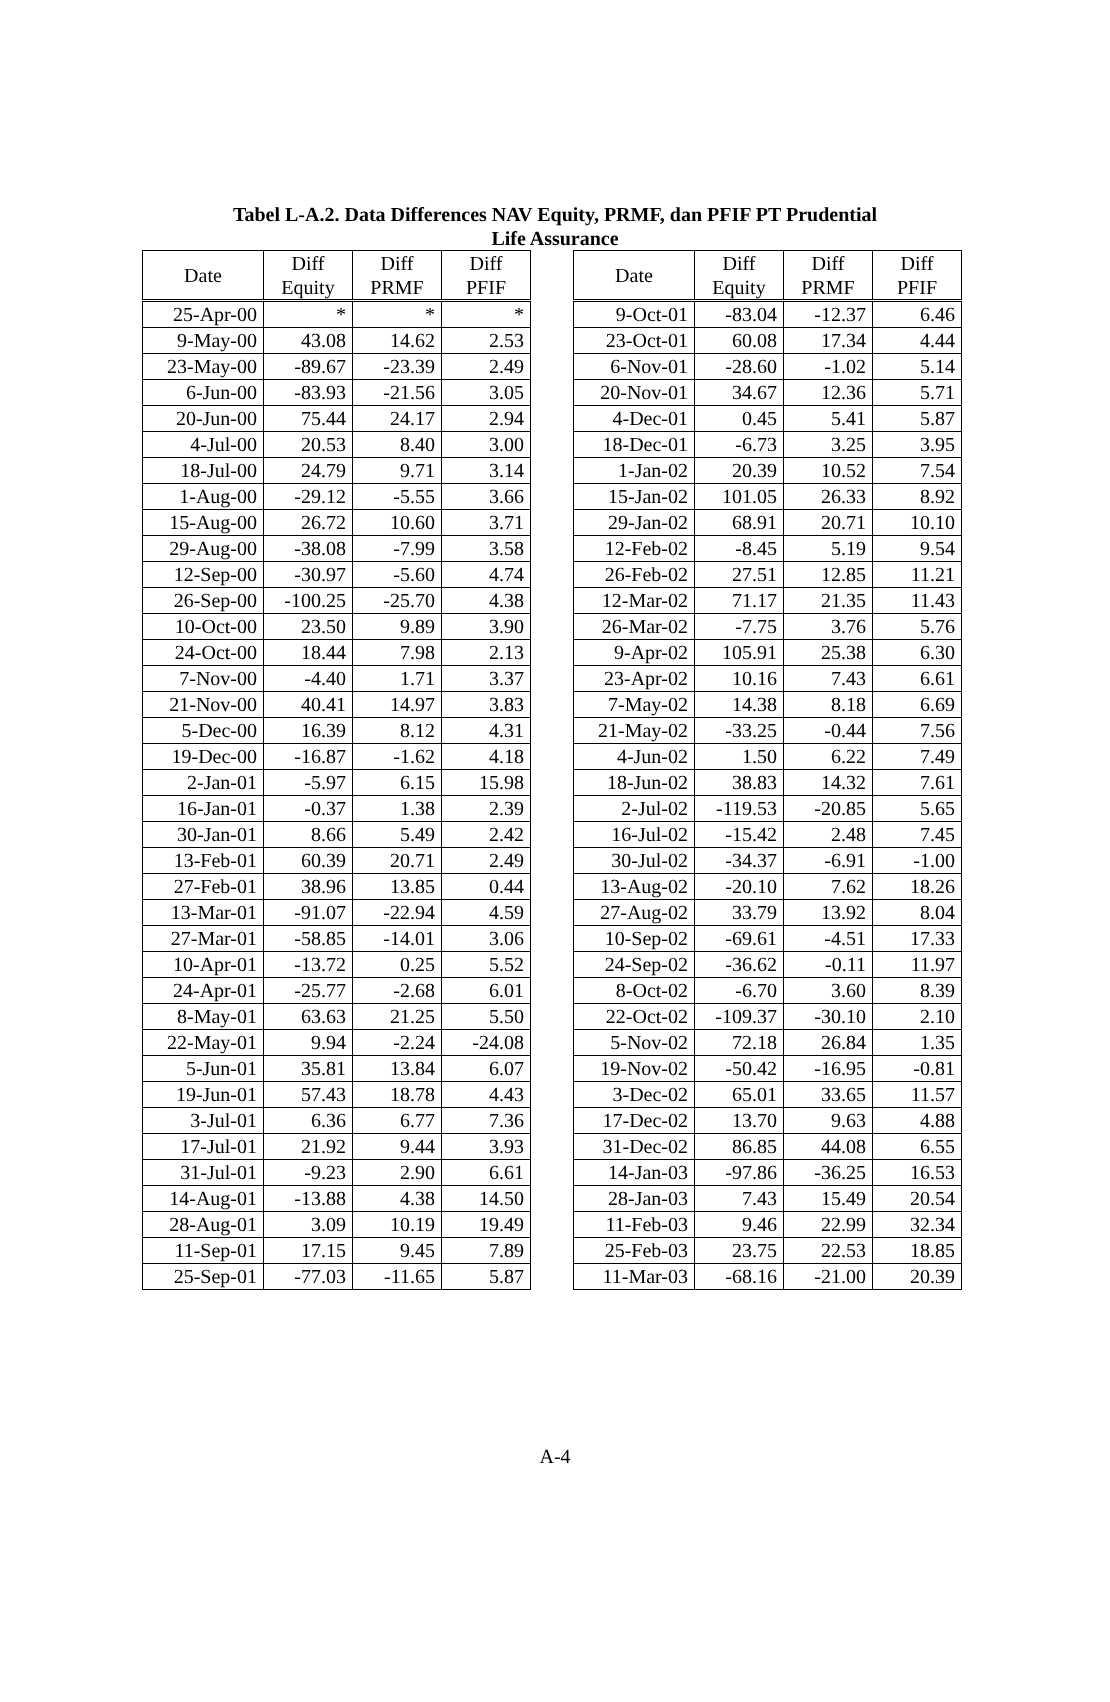Tabel L-A.2. Data Differences NAV Equity, PRMF, dan PFIF PT Prudential
Life Assurance
| Date | Diff Equity | Diff PRMF | Diff PFIF |
| --- | --- | --- | --- |
| 25-Apr-00 | * | * | * |
| 9-May-00 | 43.08 | 14.62 | 2.53 |
| 23-May-00 | -89.67 | -23.39 | 2.49 |
| 6-Jun-00 | -83.93 | -21.56 | 3.05 |
| 20-Jun-00 | 75.44 | 24.17 | 2.94 |
| 4-Jul-00 | 20.53 | 8.40 | 3.00 |
| 18-Jul-00 | 24.79 | 9.71 | 3.14 |
| 1-Aug-00 | -29.12 | -5.55 | 3.66 |
| 15-Aug-00 | 26.72 | 10.60 | 3.71 |
| 29-Aug-00 | -38.08 | -7.99 | 3.58 |
| 12-Sep-00 | -30.97 | -5.60 | 4.74 |
| 26-Sep-00 | -100.25 | -25.70 | 4.38 |
| 10-Oct-00 | 23.50 | 9.89 | 3.90 |
| 24-Oct-00 | 18.44 | 7.98 | 2.13 |
| 7-Nov-00 | -4.40 | 1.71 | 3.37 |
| 21-Nov-00 | 40.41 | 14.97 | 3.83 |
| 5-Dec-00 | 16.39 | 8.12 | 4.31 |
| 19-Dec-00 | -16.87 | -1.62 | 4.18 |
| 2-Jan-01 | -5.97 | 6.15 | 15.98 |
| 16-Jan-01 | -0.37 | 1.38 | 2.39 |
| 30-Jan-01 | 8.66 | 5.49 | 2.42 |
| 13-Feb-01 | 60.39 | 20.71 | 2.49 |
| 27-Feb-01 | 38.96 | 13.85 | 0.44 |
| 13-Mar-01 | -91.07 | -22.94 | 4.59 |
| 27-Mar-01 | -58.85 | -14.01 | 3.06 |
| 10-Apr-01 | -13.72 | 0.25 | 5.52 |
| 24-Apr-01 | -25.77 | -2.68 | 6.01 |
| 8-May-01 | 63.63 | 21.25 | 5.50 |
| 22-May-01 | 9.94 | -2.24 | -24.08 |
| 5-Jun-01 | 35.81 | 13.84 | 6.07 |
| 19-Jun-01 | 57.43 | 18.78 | 4.43 |
| 3-Jul-01 | 6.36 | 6.77 | 7.36 |
| 17-Jul-01 | 21.92 | 9.44 | 3.93 |
| 31-Jul-01 | -9.23 | 2.90 | 6.61 |
| 14-Aug-01 | -13.88 | 4.38 | 14.50 |
| 28-Aug-01 | 3.09 | 10.19 | 19.49 |
| 11-Sep-01 | 17.15 | 9.45 | 7.89 |
| 25-Sep-01 | -77.03 | -11.65 | 5.87 |
| Date | Diff Equity | Diff PRMF | Diff PFIF |
| --- | --- | --- | --- |
| 9-Oct-01 | -83.04 | -12.37 | 6.46 |
| 23-Oct-01 | 60.08 | 17.34 | 4.44 |
| 6-Nov-01 | -28.60 | -1.02 | 5.14 |
| 20-Nov-01 | 34.67 | 12.36 | 5.71 |
| 4-Dec-01 | 0.45 | 5.41 | 5.87 |
| 18-Dec-01 | -6.73 | 3.25 | 3.95 |
| 1-Jan-02 | 20.39 | 10.52 | 7.54 |
| 15-Jan-02 | 101.05 | 26.33 | 8.92 |
| 29-Jan-02 | 68.91 | 20.71 | 10.10 |
| 12-Feb-02 | -8.45 | 5.19 | 9.54 |
| 26-Feb-02 | 27.51 | 12.85 | 11.21 |
| 12-Mar-02 | 71.17 | 21.35 | 11.43 |
| 26-Mar-02 | -7.75 | 3.76 | 5.76 |
| 9-Apr-02 | 105.91 | 25.38 | 6.30 |
| 23-Apr-02 | 10.16 | 7.43 | 6.61 |
| 7-May-02 | 14.38 | 8.18 | 6.69 |
| 21-May-02 | -33.25 | -0.44 | 7.56 |
| 4-Jun-02 | 1.50 | 6.22 | 7.49 |
| 18-Jun-02 | 38.83 | 14.32 | 7.61 |
| 2-Jul-02 | -119.53 | -20.85 | 5.65 |
| 16-Jul-02 | -15.42 | 2.48 | 7.45 |
| 30-Jul-02 | -34.37 | -6.91 | -1.00 |
| 13-Aug-02 | -20.10 | 7.62 | 18.26 |
| 27-Aug-02 | 33.79 | 13.92 | 8.04 |
| 10-Sep-02 | -69.61 | -4.51 | 17.33 |
| 24-Sep-02 | -36.62 | -0.11 | 11.97 |
| 8-Oct-02 | -6.70 | 3.60 | 8.39 |
| 22-Oct-02 | -109.37 | -30.10 | 2.10 |
| 5-Nov-02 | 72.18 | 26.84 | 1.35 |
| 19-Nov-02 | -50.42 | -16.95 | -0.81 |
| 3-Dec-02 | 65.01 | 33.65 | 11.57 |
| 17-Dec-02 | 13.70 | 9.63 | 4.88 |
| 31-Dec-02 | 86.85 | 44.08 | 6.55 |
| 14-Jan-03 | -97.86 | -36.25 | 16.53 |
| 28-Jan-03 | 7.43 | 15.49 | 20.54 |
| 11-Feb-03 | 9.46 | 22.99 | 32.34 |
| 25-Feb-03 | 23.75 | 22.53 | 18.85 |
| 11-Mar-03 | -68.16 | -21.00 | 20.39 |
A-4